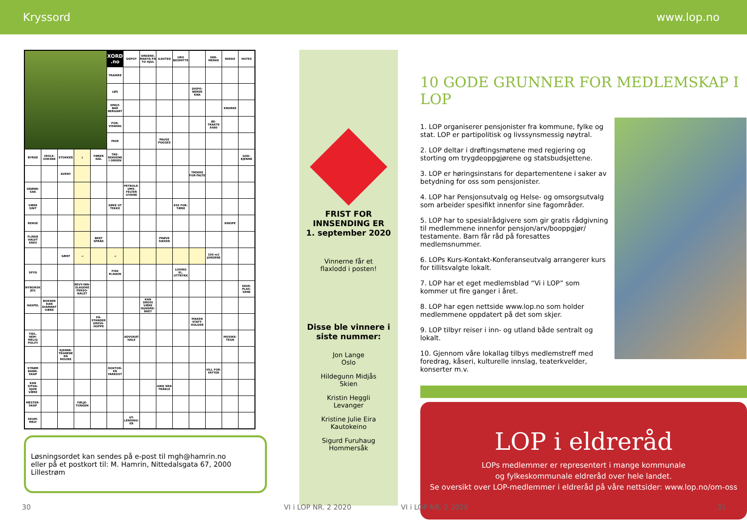Kryssord www.lop.no
| | | | | | XORD .no | DEPOT | ORDENS-MAKTA PÅ TO HJUL | ILDSTED | URO BESMITTE | | SÅR-MERKE | REKKE | HOTES |
| | | | | | TRAINEE | | | | | | | | |
| | | | | | LØS | | | | | DISPO-NERER KNA | | | |
| | | | | | SPALT-BAR BERGART | | | | | | | KNURRE | |
| | | | | | FOR-VISNING | | | | | | BE-TRAKTE 8480 | | |
| | | | | | FASE | | | PAUSE PUGGES | | | | | |
| BYRDE | VESLE-VOKSNE | STOKKER | ↓ | FØRER NÅL | TRE-REKKENE I ORDEN | | | | | | | | GOD-KJENNE |
| | | AVENY | | | | | | | | TREKKE FOR-TALTE | | | |
| GRØNN-SAK | | | | | | PETROLE-UMS-FELTER LYSENE | | | | | | | |
| VÆRE SINT | | | | | SØKE UT TEKKE | | | | ESS FOR-TÆRE | | | | |
| RENSE | | | | | | | | | | | | KNEIPE | |
| FLIRER HALVT SNES | | | | BERT SPRÅK | | | | PRØVE SIKKER | | | | | |
| | | SÆRT | → | | → | | | | | | 100 m2 JORDENE | | |
| SPYD | | | | | FISK M.NAVN | | | | LUSING EL. UTTRYKK | | | | |
| NYNORSK JEG | | | REVY-INN-SLAGENE PERSO-NALET | | | | | | | | | | SKUE-PLAS-SENE |
| HASPEL | BOKSEN KAN DIAMANT VÆRE | | | | | | KAN DRESS VÆRE HUNDRE-ÅRET | | | | | | |
| | | | | PÅ-STANDER GRESS-HOPPE | | | | | | MAKEN STATT-HOLDER | | | |
| TIDL. HEM-MELIG POLITI | | | | | | ADVOKAT HALE | | | | | | MUSIKK-TEGN | |
| | | KJENNE-TEGNENE EN MOORE | | | | | | | | | | | |
| STRØM BANN-SKAP | | | | | DOKTOR-EN FARKOST | | | | | | VILL FOR-FATTER | | |
| KAN SITUA-SJON VÆRE | | | | | | | | GIKK NED TRÅKLE | | | | | |
| MESTER-SKAP | | | FØLJE-TONGEN | | | | | | | | | | |
| SKUM-MELT | | | | | | UT-LENDING-ER | | | | | | | |
Løsningsordet kan sendes på e-post til mgh@hamrin.no
eller på et postkort til: M. Hamrin, Nittedalsgata 67, 2000 Lillestrøm
FRIST FOR INNSENDING ER
1. september 2020
Vinnerne får et
flaxlodd i posten!
Disse ble vinnere i siste nummer:
Jon Lange
Oslo
Hildegunn Midjås
Skien
Kristin Heggli
Levanger
Kristine Julie Eira
Kautokeino
Sigurd Furuhaug
Hommersåk
10 GODE GRUNNER FOR MEDLEMSKAP I LOP
1. LOP organiserer pensjonister fra kommune, fylke og stat. LOP er partipolitisk og livssynsmessig nøytral.
2. LOP deltar i drøftingsmøtene med regjering og storting om trygdeoppgjørene og statsbudsjettene.
3. LOP er høringsinstans for departementene i saker av betydning for oss som pensjonister.
4. LOP har Pensjonsutvalg og Helse- og omsorgsutvalg som arbeider spesifikt innenfor sine fagområder.
5. LOP har to spesialrådgivere som gir gratis rådgivning til medlemmene innenfor pensjon/arv/booppgjør/ testamente. Barn får råd på foresattes medlemsnummer.
6. LOPs Kurs-Kontakt-Konferanseutvalg arrangerer kurs for tillitsvalgte lokalt.
7. LOP har et eget medlemsblad “Vi i LOP” som kommer ut fire ganger i året.
8. LOP har egen nettside www.lop.no som holder medlemmene oppdatert på det som skjer.
9. LOP tilbyr reiser i inn- og utland både sentralt og lokalt.
10. Gjennom våre lokallag tilbys medlemstreff med foredrag, kåseri, kulturelle innslag, teaterkvelder, konserter m.v.
LOP i eldreråd
LOPs medlemmer er representert i mange kommunale
og fylkeskommunale eldreråd over hele landet.
Se oversikt over LOP-medlemmer i eldreråd på våre nettsider: www.lop.no/om-oss
30 VI i LOP NR. 2 2020 VI i LOP NR. 2 2020 31